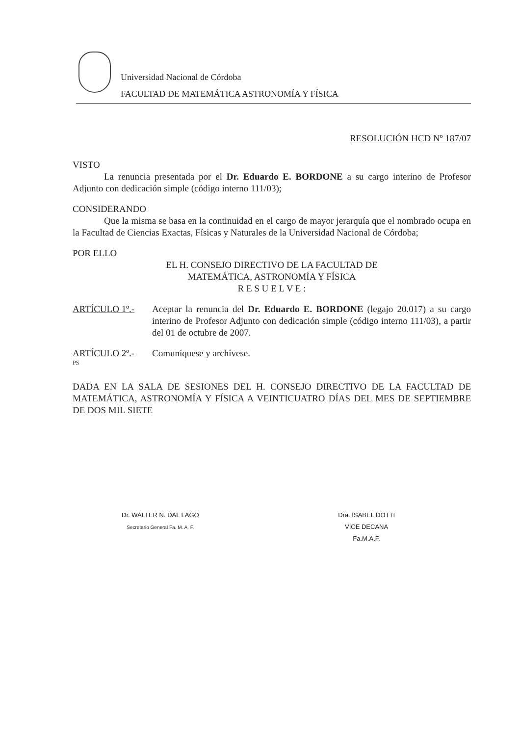Universidad Nacional de Córdoba
FACULTAD DE MATEMÁTICA ASTRONOMÍA Y FÍSICA
RESOLUCIÓN HCD Nº 187/07
VISTO
La renuncia presentada por el Dr. Eduardo E. BORDONE a su cargo interino de Profesor Adjunto con dedicación simple (código interno 111/03);
CONSIDERANDO
Que la misma se basa en la continuidad en el cargo de mayor jerarquía que el nombrado ocupa en la Facultad de Ciencias Exactas, Físicas y Naturales de la Universidad Nacional de Córdoba;
POR ELLO
EL H. CONSEJO DIRECTIVO DE LA FACULTAD DE
MATEMÁTICA, ASTRONOMÍA Y FÍSICA
R E S U E L V E :
ARTÍCULO 1º.- Aceptar la renuncia del Dr. Eduardo E. BORDONE (legajo 20.017) a su cargo interino de Profesor Adjunto con dedicación simple (código interno 111/03), a partir del 01 de octubre de 2007.
ARTÍCULO 2º.- Comuníquese y archívese.
PS
DADA EN LA SALA DE SESIONES DEL H. CONSEJO DIRECTIVO DE LA FACULTAD DE MATEMÁTICA, ASTRONOMÍA Y FÍSICA A VEINTICUATRO DÍAS DEL MES DE SEPTIEMBRE DE DOS MIL SIETE
Dr. WALTER N. DAL LAGO
Secretario General Fa. M. A. F.
Dra. ISABEL DOTTI
VICE DECANA
Fa.M.A.F.